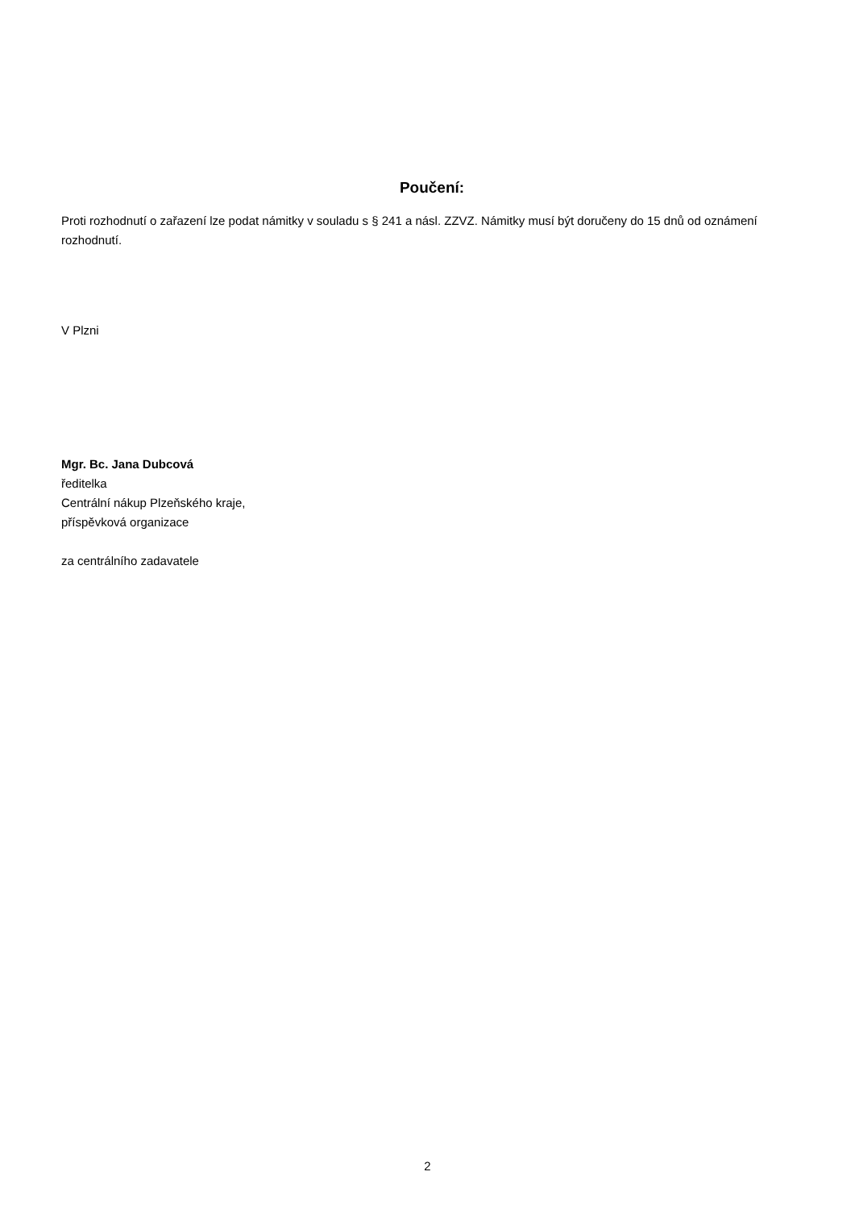Poučení:
Proti rozhodnutí o zařazení lze podat námitky v souladu s § 241 a násl. ZZVZ. Námitky musí být doručeny do 15 dnů od oznámení rozhodnutí.
V Plzni
Mgr. Bc. Jana Dubcová
ředitelka
Centrální nákup Plzeňského kraje,
příspěvková organizace
za centrálního zadavatele
2